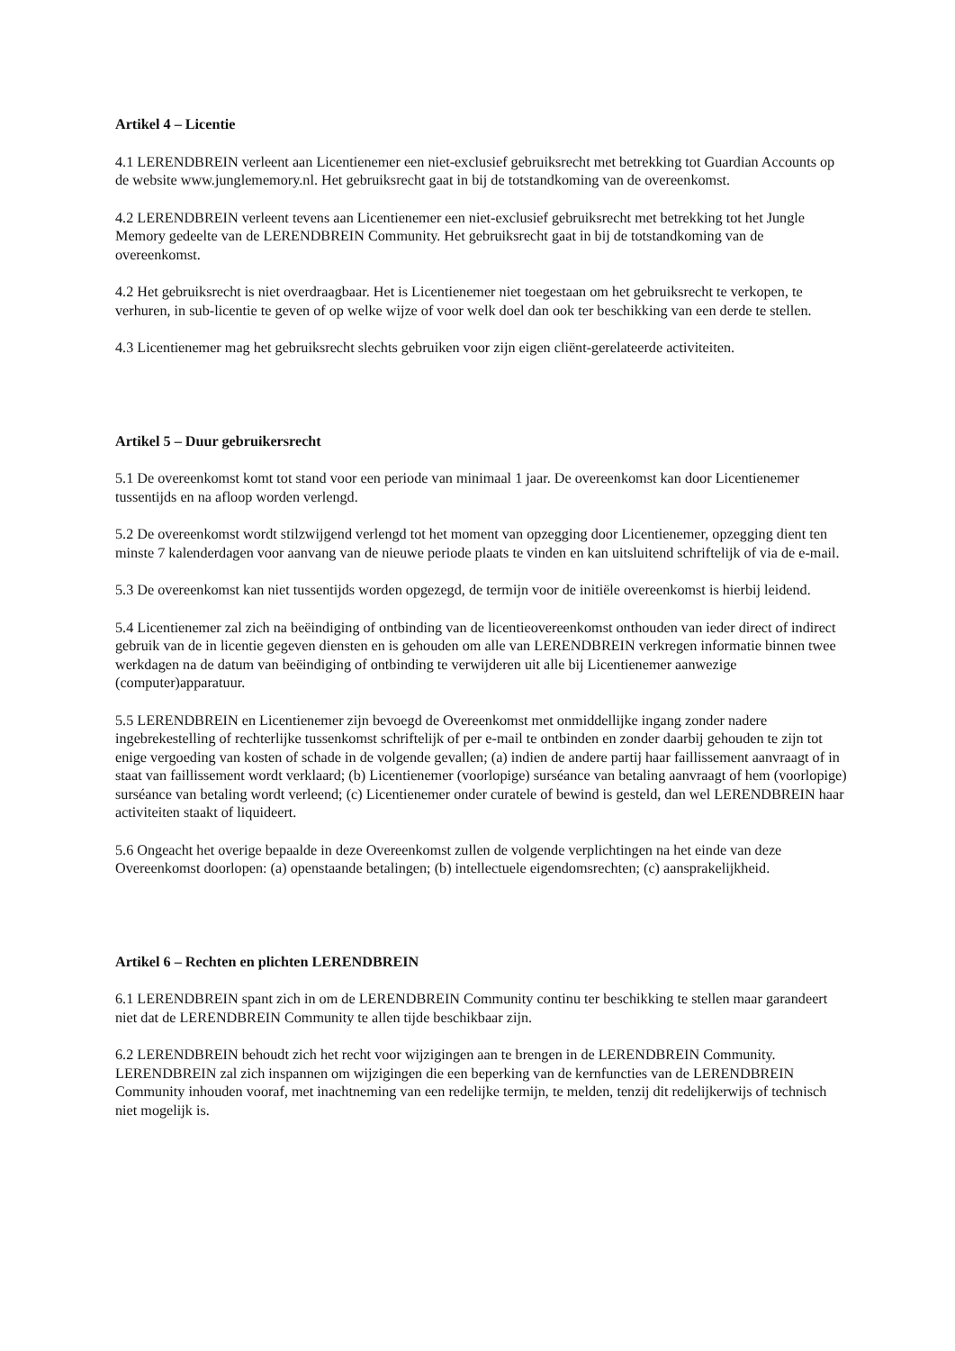Artikel 4 – Licentie
4.1 LERENDBREIN verleent aan Licentienemer een niet-exclusief gebruiksrecht met betrekking tot Guardian Accounts op de website www.junglememory.nl. Het gebruiksrecht gaat in bij de totstandkoming van de overeenkomst.
4.2 LERENDBREIN verleent tevens aan Licentienemer een niet-exclusief gebruiksrecht met betrekking tot het Jungle Memory gedeelte van de LERENDBREIN Community. Het gebruiksrecht gaat in bij de totstandkoming van de overeenkomst.
4.2 Het gebruiksrecht is niet overdraagbaar. Het is Licentienemer niet toegestaan om het gebruiksrecht te verkopen, te verhuren, in sub-licentie te geven of op welke wijze of voor welk doel dan ook ter beschikking van een derde te stellen.
4.3 Licentienemer mag het gebruiksrecht slechts gebruiken voor zijn eigen cliënt-gerelateerde activiteiten.
Artikel 5 – Duur gebruikersrecht
5.1 De overeenkomst komt tot stand voor een periode van minimaal 1 jaar. De overeenkomst kan door Licentienemer tussentijds en na afloop worden verlengd.
5.2 De overeenkomst wordt stilzwijgend verlengd tot het moment van opzegging door Licentienemer, opzegging dient ten minste 7 kalenderdagen voor aanvang van de nieuwe periode plaats te vinden en kan uitsluitend schriftelijk of via de e-mail.
5.3 De overeenkomst kan niet tussentijds worden opgezegd, de termijn voor de initiële overeenkomst is hierbij leidend.
5.4 Licentienemer zal zich na beëindiging of ontbinding van de licentieovereenkomst onthouden van ieder direct of indirect gebruik van de in licentie gegeven diensten en is gehouden om alle van LERENDBREIN verkregen informatie binnen twee werkdagen na de datum van beëindiging of ontbinding te verwijderen uit alle bij Licentienemer aanwezige (computer)apparatuur.
5.5 LERENDBREIN en Licentienemer zijn bevoegd de Overeenkomst met onmiddellijke ingang zonder nadere ingebrekestelling of rechterlijke tussenkomst schriftelijk of per e-mail te ontbinden en zonder daarbij gehouden te zijn tot enige vergoeding van kosten of schade in de volgende gevallen; (a) indien de andere partij haar faillissement aanvraagt of in staat van faillissement wordt verklaard; (b) Licentienemer (voorlopige) surséance van betaling aanvraagt of hem (voorlopige) surséance van betaling wordt verleend; (c) Licentienemer onder curatele of bewind is gesteld, dan wel LERENDBREIN haar activiteiten staakt of liquideert.
5.6 Ongeacht het overige bepaalde in deze Overeenkomst zullen de volgende verplichtingen na het einde van deze Overeenkomst doorlopen: (a) openstaande betalingen; (b) intellectuele eigendomsrechten; (c) aansprakelijkheid.
Artikel 6 – Rechten en plichten LERENDBREIN
6.1 LERENDBREIN spant zich in om de LERENDBREIN Community continu ter beschikking te stellen maar garandeert niet dat de LERENDBREIN Community te allen tijde beschikbaar zijn.
6.2 LERENDBREIN behoudt zich het recht voor wijzigingen aan te brengen in de LERENDBREIN Community. LERENDBREIN zal zich inspannen om wijzigingen die een beperking van de kernfuncties van de LERENDBREIN Community inhouden vooraf, met inachtneming van een redelijke termijn, te melden, tenzij dit redelijkerwijs of technisch niet mogelijk is.